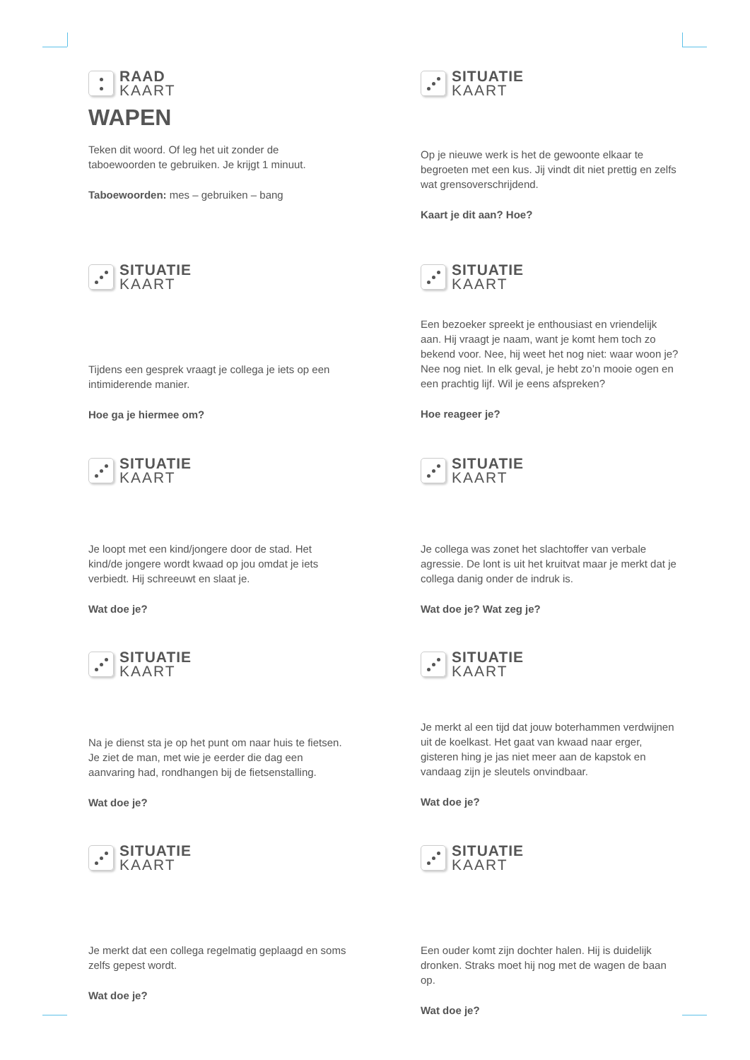RAAD
KAART
WAPEN
Teken dit woord. Of leg het uit zonder de taboewoorden te gebruiken. Je krijgt 1 minuut.
Taboewoorden: mes – gebruiken – bang
SITUATIE
KAART
Op je nieuwe werk is het de gewoonte elkaar te begroeten met een kus. Jij vindt dit niet prettig en zelfs wat grensoverschrijdend.
Kaart je dit aan? Hoe?
SITUATIE
KAART
Tijdens een gesprek vraagt je collega je iets op een intimiderende manier.
Hoe ga je hiermee om?
SITUATIE
KAART
Een bezoeker spreekt je enthousiast en vriendelijk aan. Hij vraagt je naam, want je komt hem toch zo bekend voor. Nee, hij weet het nog niet: waar woon je? Nee nog niet. In elk geval, je hebt zo’n mooie ogen en een prachtig lijf. Wil je eens afspreken?
Hoe reageer je?
SITUATIE
KAART
Je loopt met een kind/jongere door de stad. Het kind/de jongere wordt kwaad op jou omdat je iets verbiedt. Hij schreeuwt en slaat je.
Wat doe je?
SITUATIE
KAART
Je collega was zonet het slachtoffer van verbale agressie. De lont is uit het kruitvat maar je merkt dat je collega danig onder de indruk is.
Wat doe je? Wat zeg je?
SITUATIE
KAART
Na je dienst sta je op het punt om naar huis te fietsen. Je ziet de man, met wie je eerder die dag een aanvaring had, rondhangen bij de fietsenstalling.
Wat doe je?
SITUATIE
KAART
Je merkt al een tijd dat jouw boterhammen verdwijnen uit de koelkast. Het gaat van kwaad naar erger, gisteren hing je jas niet meer aan de kapstok en vandaag zijn je sleutels onvindbaar.
Wat doe je?
SITUATIE
KAART
Je merkt dat een collega regelmatig geplaagd en soms zelfs gepest wordt.
Wat doe je?
SITUATIE
KAART
Een ouder komt zijn dochter halen. Hij is duidelijk dronken. Straks moet hij nog met de wagen de baan op.
Wat doe je?